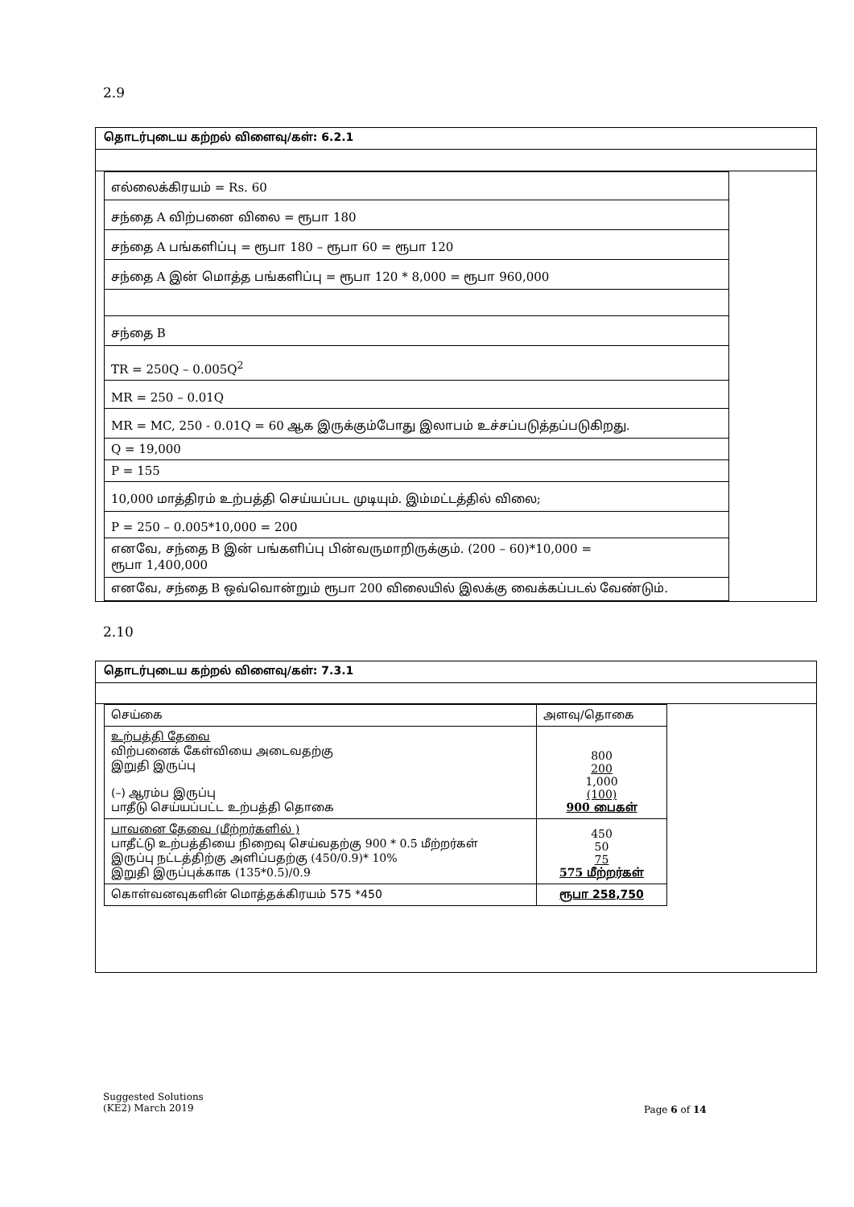2.9
தொடர்புடைய கற்றல் விளைவு/கள்: 6.2.1
| எல்லைக்கிரயம் = Rs. 60 |
| சந்தை A விற்பனை விலை = ரூபா 180 |
| சந்தை A பங்களிப்பு = ரூபா 180 – ரூபா 60 = ரூபா 120 |
| சந்தை A இன் மொத்த பங்களிப்பு = ரூபா 120 * 8,000 = ரூபா 960,000 |
| சந்தை B |
| TR = 250Q – 0.005Q<sup>2</sup> |
| MR = 250 – 0.01Q |
| MR = MC, 250 - 0.01Q = 60 ஆக இருக்கும்போது இலாபம் உச்சப்படுத்தப்படுகிறது. |
| Q = 19,000 |
| P = 155 |
| 10,000 மாத்திரம் உற்பத்தி செய்யப்பட முடியும். இம்மட்டத்தில் விலை; |
| P = 250 – 0.005*10,000 = 200 |
| எனவே, சந்தை B இன் பங்களிப்பு பின்வருமாறிருக்கும். (200 – 60)*10,000 = ரூபா 1,400,000 |
| எனவே, சந்தை B ஒவ்வொன்றும் ரூபா 200 விலையில் இலக்கு வைக்கப்படல் வேண்டும். |
2.10
தொடர்புடைய கற்றல் விளைவு/கள்: 7.3.1
| செய்கை | அளவு/தொகை |
| உற்பத்தி தேவை விற்பனைக் கேள்வியை அடைவதற்கு இறுதி இருப்பு (–) ஆரம்ப இருப்பு பாதீடு செய்யப்பட்ட உற்பத்தி தொகை | 800 200 1,000 (100) 900 பைகள் |
| பாவனை தேவை (மீற்றர்களில் ) பாதீட்டு உற்பத்தியை நிறைவு செய்வதற்கு 900 * 0.5 மீற்றர்கள் இருப்பு நட்டத்திற்கு அளிப்பதற்கு (450/0.9)* 10% இறுதி இருப்புக்காக (135*0.5)/0.9 | 450 50 75 575 மீற்றர்கள் |
| கொள்வனவுகளின் மொத்தக்கிரயம் 575 *450 | ரூபா 258,750 |
Suggested Solutions
(KE2) March 2019
Page 6 of 14